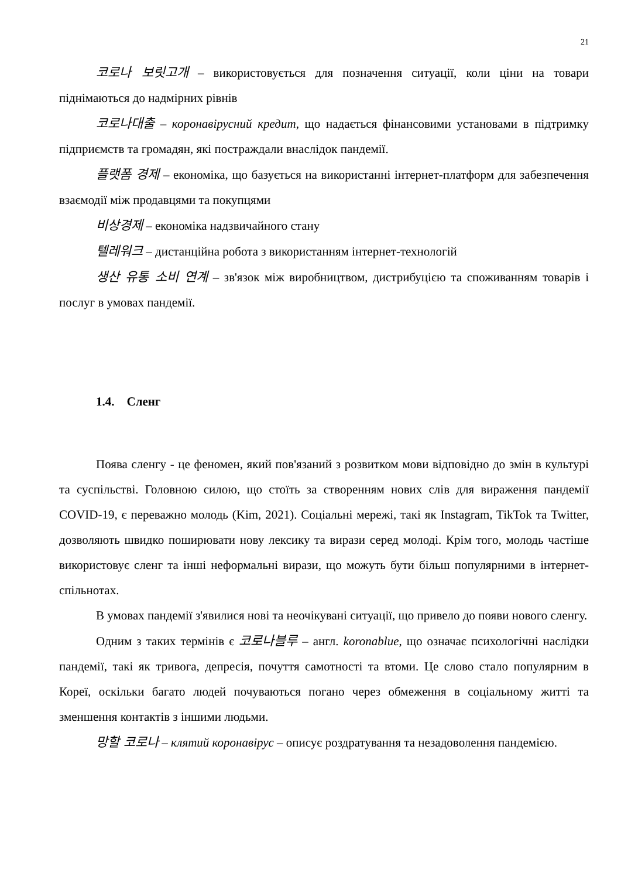21
코로나 보릿고개 – використовується для позначення ситуації, коли ціни на товари піднімаються до надмірних рівнів
코로나대출 – коронавірусний кредит, що надається фінансовими установами в підтримку підприємств та громадян, які постраждали внаслідок пандемії.
플랫폼 경제 – економіка, що базується на використанні інтернет-платформ для забезпечення взаємодії між продавцями та покупцями
비상경제 – економіка надзвичайного стану
텔레워크 – дистанційна робота з використанням інтернет-технологій
생산 유통 소비 연계 – зв'язок між виробництвом, дистрибуцією та споживанням товарів і послуг в умовах пандемії.
1.4. Сленг
Поява сленгу - це феномен, який пов'язаний з розвитком мови відповідно до змін в культурі та суспільстві. Головною силою, що стоїть за створенням нових слів для вираження пандемії COVID-19, є переважно молодь (Kim, 2021). Соціальні мережі, такі як Instagram, TikTok та Twitter, дозволяють швидко поширювати нову лексику та вирази серед молоді. Крім того, молодь частіше використовує сленг та інші неформальні вирази, що можуть бути більш популярними в інтернет-спільнотах.
В умовах пандемії з'явилися нові та неочікувані ситуації, що привело до появи нового сленгу.
Одним з таких термінів є 코로나블루 – англ. koronablue, що означає психологічні наслідки пандемії, такі як тривога, депресія, почуття самотності та втоми. Це слово стало популярним в Кореї, оскільки багато людей почуваються погано через обмеження в соціальному житті та зменшення контактів з іншими людьми.
망할 코로나 – клятий коронавірус – описує роздратування та незадоволення пандемією.